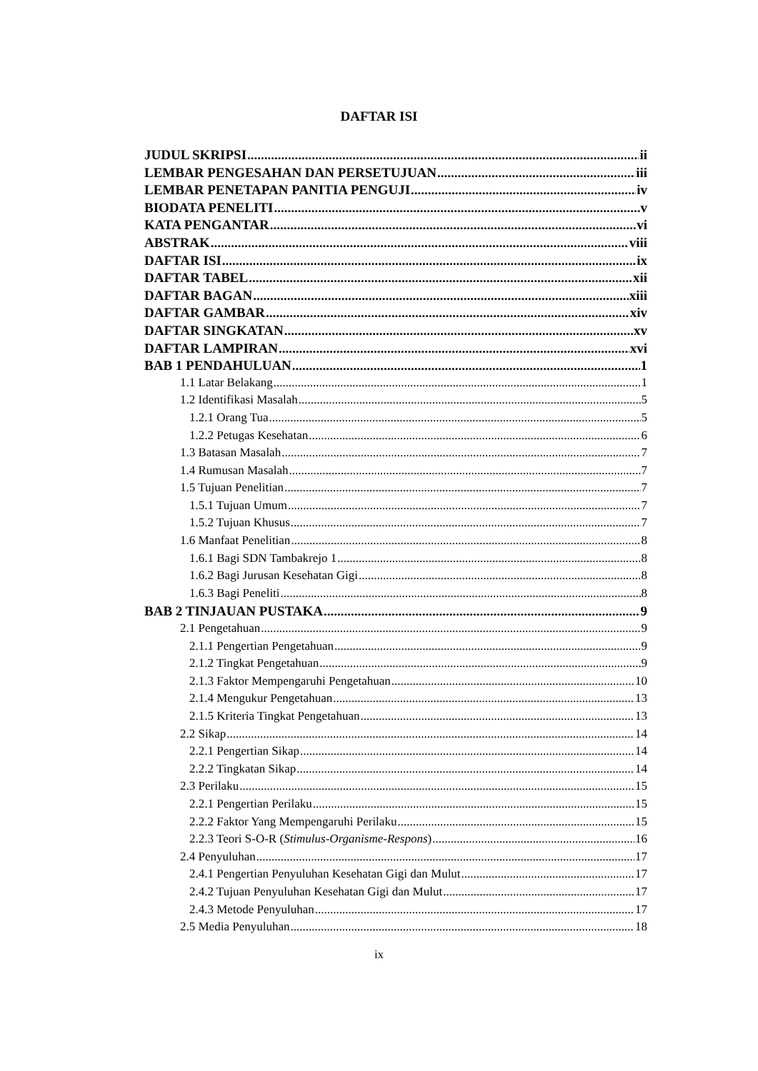DAFTAR ISI
JUDUL SKRIPSI ii
LEMBAR PENGESAHAN DAN PERSETUJUAN iii
LEMBAR PENETAPAN PANITIA PENGUJI iv
BIODATA PENELITI v
KATA PENGANTAR vi
ABSTRAK viii
DAFTAR ISI ix
DAFTAR TABEL xii
DAFTAR BAGAN xiii
DAFTAR GAMBAR xiv
DAFTAR SINGKATAN xv
DAFTAR LAMPIRAN xvi
BAB 1 PENDAHULUAN 1
1.1 Latar Belakang 1
1.2 Identifikasi Masalah 5
1.2.1 Orang Tua 5
1.2.2 Petugas Kesehatan 6
1.3 Batasan Masalah 7
1.4 Rumusan Masalah 7
1.5 Tujuan Penelitian 7
1.5.1 Tujuan Umum 7
1.5.2 Tujuan Khusus 7
1.6 Manfaat Penelitian 8
1.6.1 Bagi SDN Tambakrejo 1 8
1.6.2 Bagi Jurusan Kesehatan Gigi 8
1.6.3 Bagi Peneliti 8
BAB 2 TINJAUAN PUSTAKA 9
2.1 Pengetahuan 9
2.1.1 Pengertian Pengetahuan 9
2.1.2 Tingkat Pengetahuan 9
2.1.3 Faktor Mempengaruhi Pengetahuan 10
2.1.4 Mengukur Pengetahuan 13
2.1.5 Kriteria Tingkat Pengetahuan 13
2.2 Sikap 14
2.2.1 Pengertian Sikap 14
2.2.2 Tingkatan Sikap 14
2.3 Perilaku 15
2.2.1 Pengertian Perilaku 15
2.2.2 Faktor Yang Mempengaruhi Perilaku 15
2.2.3 Teori S-O-R (Stimulus-Organisme-Respons) 16
2.4 Penyuluhan 17
2.4.1 Pengertian Penyuluhan Kesehatan Gigi dan Mulut 17
2.4.2 Tujuan Penyuluhan Kesehatan Gigi dan Mulut 17
2.4.3 Metode Penyuluhan 17
2.5 Media Penyuluhan 18
ix